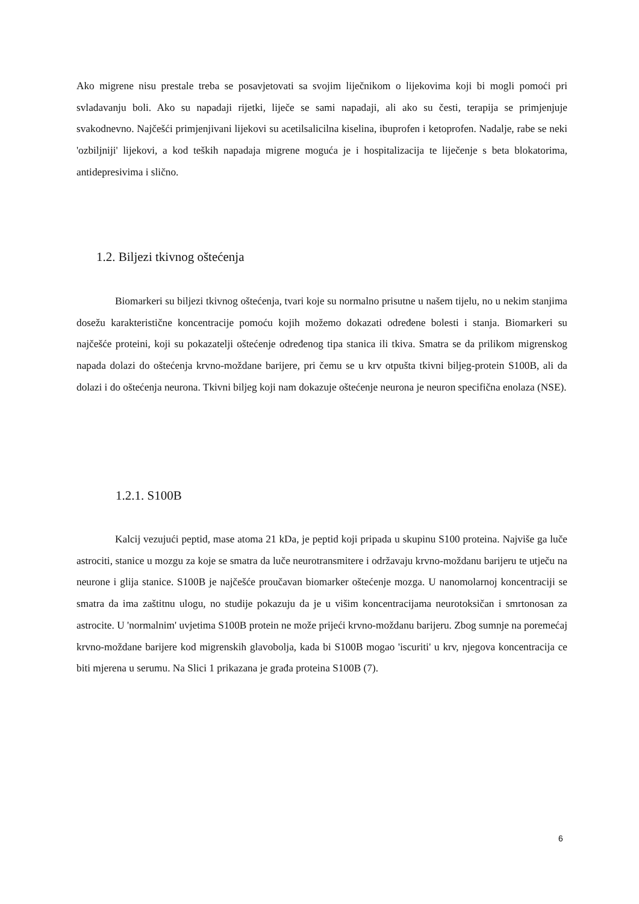Ako migrene nisu prestale treba se posavjetovati sa svojim liječnikom o lijekovima koji bi mogli pomoći pri svladavanju boli. Ako su napadaji rijetki, liječe se sami napadaji, ali ako su česti, terapija se primjenjuje svakodnevno. Najčešći primjenjivani lijekovi su acetilsalicilna kiselina, ibuprofen i ketoprofen. Nadalje, rabe se neki 'ozbiljniji' lijekovi, a kod teških napadaja migrene moguća je i hospitalizacija te liječenje s beta blokatorima, antidepresivima i slično.
1.2. Biljezi tkivnog oštećenja
Biomarkeri su biljezi tkivnog oštećenja, tvari koje su normalno prisutne u našem tijelu, no u nekim stanjima dosežu karakteristične koncentracije pomoću kojih možemo dokazati određene bolesti i stanja. Biomarkeri su najčešće proteini, koji su pokazatelji oštećenje određenog tipa stanica ili tkiva. Smatra se da prilikom migrenskog napada dolazi do oštećenja krvno-moždane barijere, pri čemu se u krv otpušta tkivni biljeg-protein S100B, ali da dolazi i do oštećenja neurona. Tkivni biljeg koji nam dokazuje oštećenje neurona je neuron specifična enolaza (NSE).
1.2.1. S100B
Kalcij vezujući peptid, mase atoma 21 kDa, je peptid koji pripada u skupinu S100 proteina. Najviše ga luče astrociti, stanice u mozgu za koje se smatra da luče neurotransmitere i održavaju krvno-moždanu barijeru te utječu na neurone i glija stanice. S100B je najčešće proučavan biomarker oštećenje mozga. U nanomolarnoj koncentraciji se smatra da ima zaštitnu ulogu, no studije pokazuju da je u višim koncentracijama neurotoksičan i smrtonosan za astrocite. U 'normalnim' uvjetima S100B protein ne može prijeći krvno-moždanu barijeru. Zbog sumnje na poremećaj krvno-moždane barijere kod migrenskih glavobolja, kada bi S100B mogao 'iscuriti' u krv, njegova koncentracija ce biti mjerena u serumu. Na Slici 1 prikazana je građa proteina S100B (7).
6